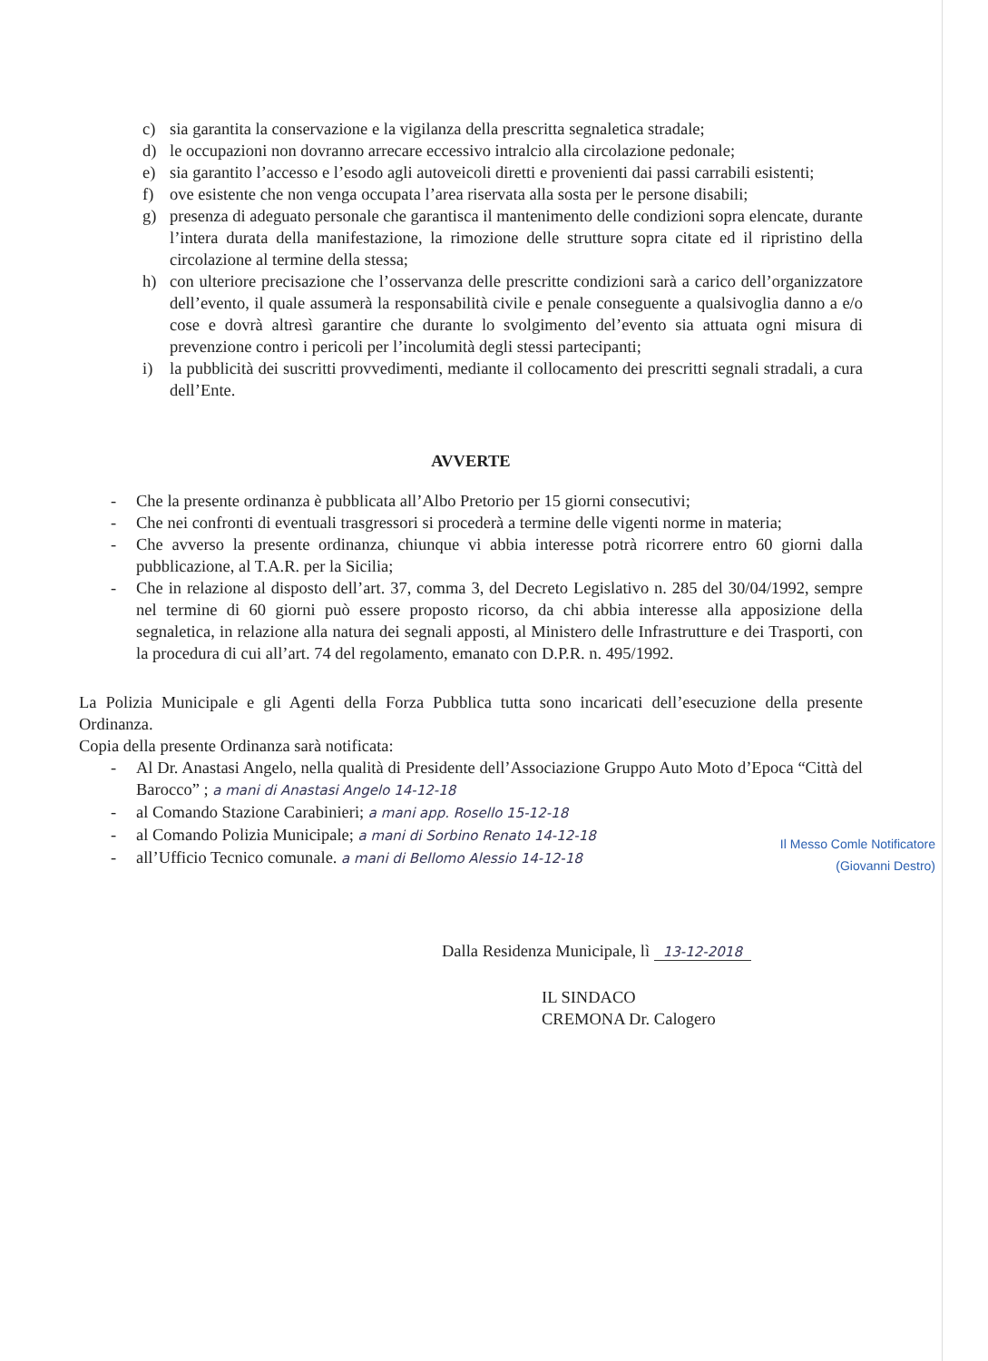c) sia garantita la conservazione e la vigilanza della prescritta segnaletica stradale;
d) le occupazioni non dovranno arrecare eccessivo intralcio alla circolazione pedonale;
e) sia garantito l’accesso e l’esodo agli autoveicoli diretti e provenienti dai passi carrabili esistenti;
f) ove esistente che non venga occupata l’area riservata alla sosta per le persone disabili;
g) presenza di adeguato personale che garantisca il mantenimento delle condizioni sopra elencate, durante l’intera durata della manifestazione, la rimozione delle strutture sopra citate ed il ripristino della circolazione al termine della stessa;
h) con ulteriore precisazione che l’osservanza delle prescritte condizioni sarà a carico dell’organizzatore dell’evento, il quale assumerà la responsabilità civile e penale conseguente a qualsivoglia danno a e/o cose e dovrà altresì garantire che durante lo svolgimento del’evento sia attuata ogni misura di prevenzione contro i pericoli per l’incolumità degli stessi partecipanti;
i) la pubblicità dei suscritti provvedimenti, mediante il collocamento dei prescritti segnali stradali, a cura dell’Ente.
AVVERTE
- Che la presente ordinanza è pubblicata all’Albo Pretorio per 15 giorni consecutivi;
- Che nei confronti di eventuali trasgressori si procederà a termine delle vigenti norme in materia;
- Che avverso la presente ordinanza, chiunque vi abbia interesse potrà ricorrere entro 60 giorni dalla pubblicazione, al T.A.R. per la Sicilia;
- Che in relazione al disposto dell’art. 37, comma 3, del Decreto Legislativo n. 285 del 30/04/1992, sempre nel termine di 60 giorni può essere proposto ricorso, da chi abbia interesse alla apposizione della segnaletica, in relazione alla natura dei segnali apposti, al Ministero delle Infrastrutture e dei Trasporti, con la procedura di cui all’art. 74 del regolamento, emanato con D.P.R. n. 495/1992.
La Polizia Municipale e gli Agenti della Forza Pubblica tutta sono incaricati dell’esecuzione della presente Ordinanza.
Copia della presente Ordinanza sarà notificata:
- Al Dr. Anastasi Angelo, nella qualità di Presidente dell’Associazione Gruppo Auto Moto d’Epoca “Città del Barocco” ; a mani di Anastasi Angelo 14-12-18
- al Comando Stazione Carabinieri; a mani app. Rosello 15-12-18
- al Comando Polizia Municipale; a mani di Sorbino Renato 14-12-18
- all’Ufficio Tecnico comunale. a mani di Bellomo Alessio 14-12-18
Il Messo Comle Notificatore
(Giovanni Destro)
Dalla Residenza Municipale, lì 13-12-2018
IL SINDACO
CREMONA Dr. Calogero